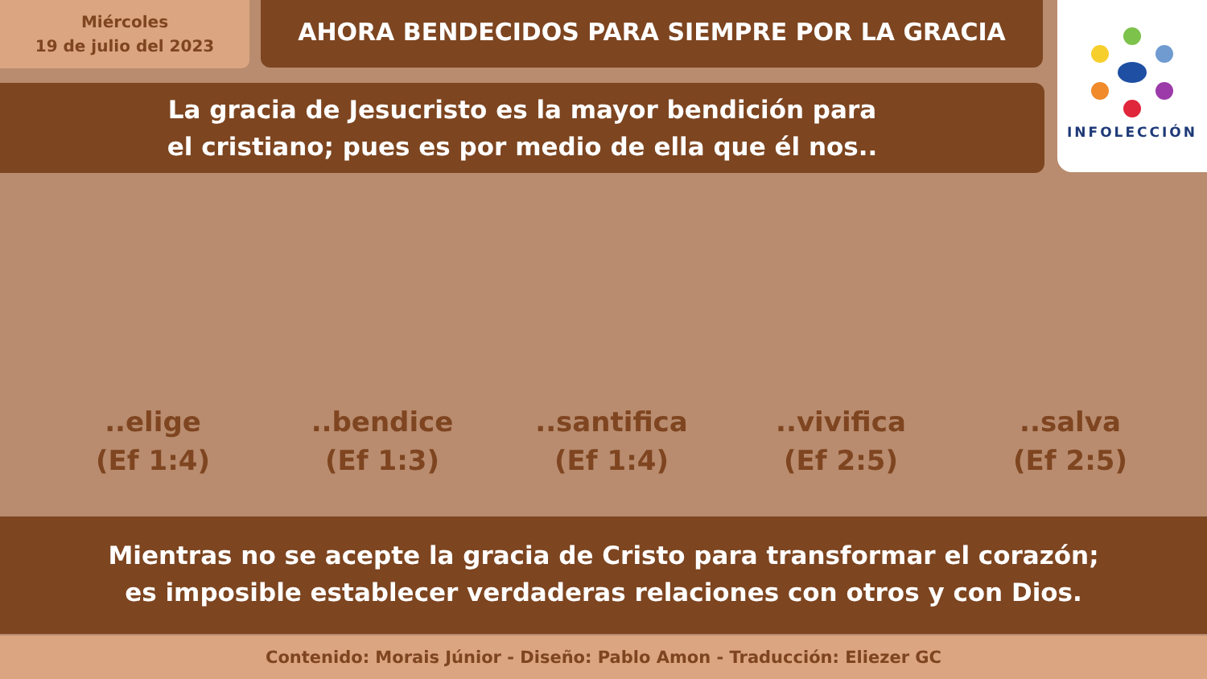Miércoles
19 de julio del 2023
AHORA BENDECIDOS PARA SIEMPRE POR LA GRACIA INFOLECCIÓN
La gracia de Jesucristo es la mayor bendición para
el cristiano; pues es por medio de ella que él nos..
..elige
(Ef 1:4)
..bendice
(Ef 1:3)
..santifica
(Ef 1:4)
..vivifica
(Ef 2:5)
..salva
(Ef 2:5)
Mientras no se acepte la gracia de Cristo para transformar el corazón;
es imposible establecer verdaderas relaciones con otros y con Dios.
Contenido: Morais Júnior - Diseño: Pablo Amon - Traducción: Eliezer GC